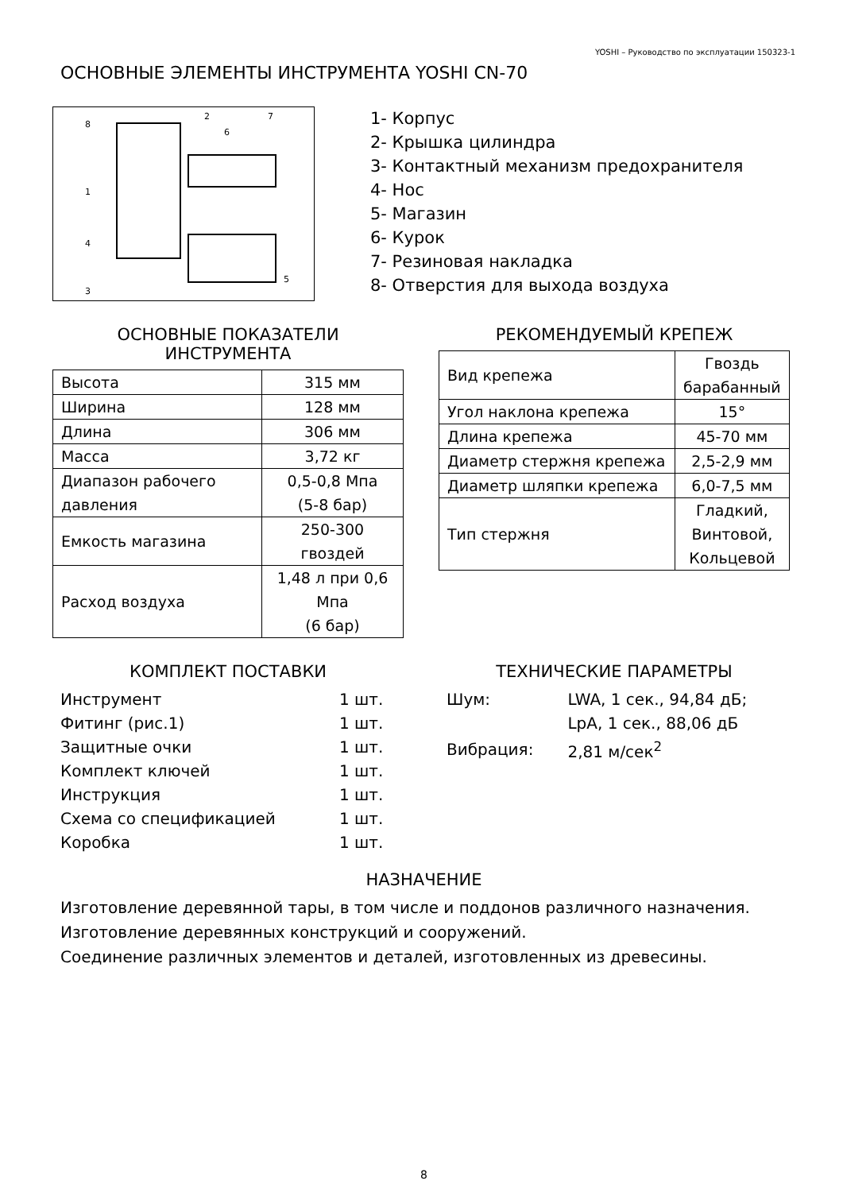YOSHI – Руководство по эксплуатации 150323-1
ОСНОВНЫЕ ЭЛЕМЕНТЫ ИНСТРУМЕНТА YOSHI CN-70
8
2
6
7
1
4
5
3
1- Корпус
2- Крышка цилиндра
3- Контактный механизм предохранителя
4- Нос
5- Магазин
6- Курок
7- Резиновая накладка
8- Отверстия для выхода воздуха
ОСНОВНЫЕ ПОКАЗАТЕЛИ ИНСТРУМЕНТА
| Высота | 315 мм |
| Ширина | 128 мм |
| Длина | 306 мм |
| Масса | 3,72 кг |
| Диапазон рабочего давления | 0,5-0,8 Мпа (5-8 бар) |
| Емкость магазина | 250-300 гвоздей |
| Расход воздуха | 1,48 л при 0,6 Мпа (6 бар) |
РЕКОМЕНДУЕМЫЙ КРЕПЕЖ
| Вид крепежа | Гвоздь барабанный |
| Угол наклона крепежа | 15° |
| Длина крепежа | 45-70 мм |
| Диаметр стержня крепежа | 2,5-2,9 мм |
| Диаметр шляпки крепежа | 6,0-7,5 мм |
| Тип стержня | Гладкий, Винтовой, Кольцевой |
КОМПЛЕКТ ПОСТАВКИ
| Инструмент | 1 шт. |
| Фитинг (рис.1) | 1 шт. |
| Защитные очки | 1 шт. |
| Комплект ключей | 1 шт. |
| Инструкция | 1 шт. |
| Схема со спецификацией | 1 шт. |
| Коробка | 1 шт. |
ТЕХНИЧЕСКИЕ ПАРАМЕТРЫ
| Шум: | LWA, 1 сек., 94,84 дБ; |
| | LpA, 1 сек., 88,06 дБ |
| Вибрация: | 2,81 м/сек<sup>2</sup> |
НАЗНАЧЕНИЕ
Изготовление деревянной тары, в том числе и поддонов различного назначения.
Изготовление деревянных конструкций и сооружений.
Соединение различных элементов и деталей, изготовленных из древесины.
8